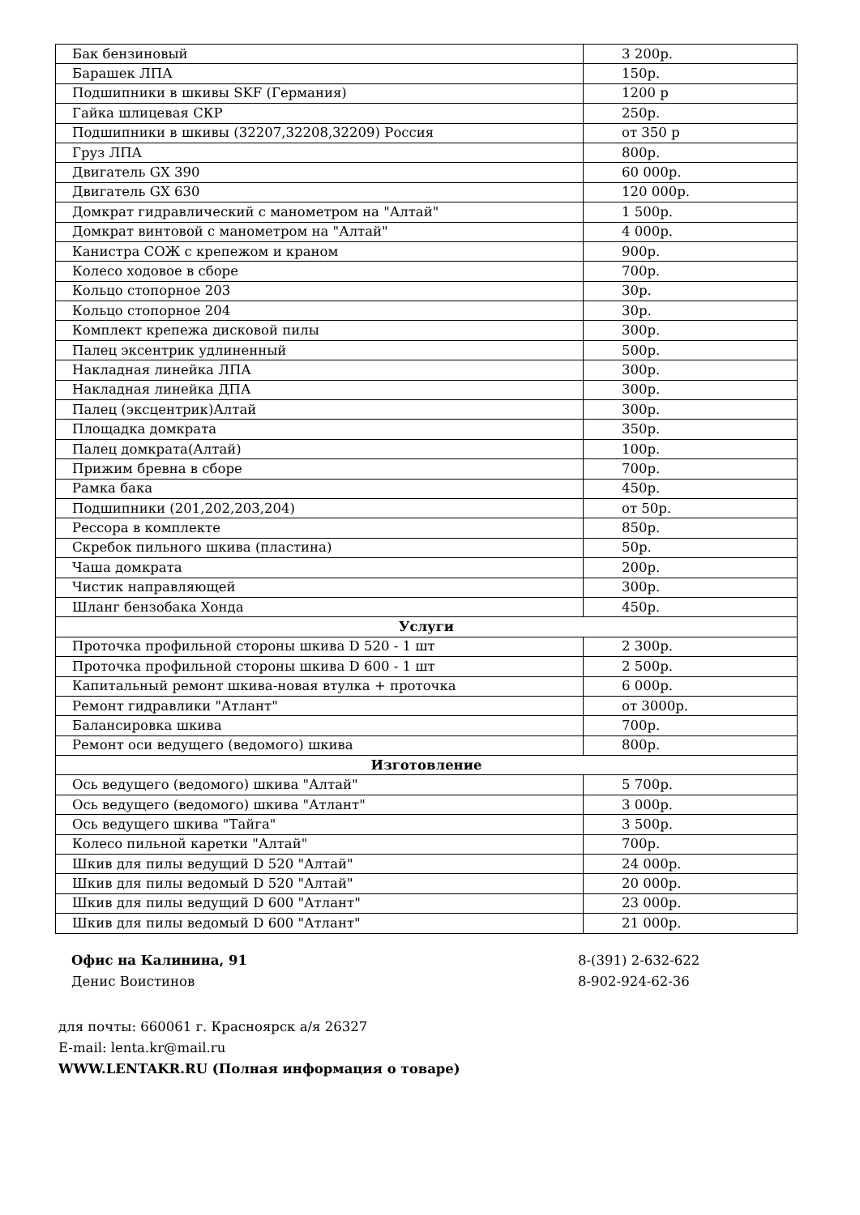| Бак бензиновый | 3 200р. |
| Барашек ЛПА | 150р. |
| Подшипники в шкивы SKF (Германия) | 1200 р |
| Гайка шлицевая СКР | 250р. |
| Подшипники в шкивы (32207,32208,32209) Россия | от 350 р |
| Груз ЛПА | 800р. |
| Двигатель GX 390 | 60 000р. |
| Двигатель GX 630 | 120 000р. |
| Домкрат гидравлический с манометром на "Алтай" | 1 500р. |
| Домкрат винтовой с манометром на "Алтай" | 4 000р. |
| Канистра СОЖ с крепежом и краном | 900р. |
| Колесо ходовое в сборе | 700р. |
| Кольцо стопорное 203 | 30р. |
| Кольцо стопорное 204 | 30р. |
| Комплект крепежа дисковой пилы | 300р. |
| Палец эксентрик удлиненный | 500р. |
| Накладная линейка ЛПА | 300р. |
| Накладная линейка ДПА | 300р. |
| Палец (эксцентрик)Алтай | 300р. |
| Площадка домкрата | 350р. |
| Палец домкрата(Алтай) | 100р. |
| Прижим бревна в сборе | 700р. |
| Рамка бака | 450р. |
| Подшипники (201,202,203,204) | от 50р. |
| Рессора в комплекте | 850р. |
| Скребок пильного шкива (пластина) | 50р. |
| Чаша домкрата | 200р. |
| Чистик направляющей | 300р. |
| Шланг бензобака Хонда | 450р. |
| Услуги | |
| Проточка профильной стороны шкива D 520 - 1 шт | 2 300р. |
| Проточка профильной стороны шкива D 600 - 1 шт | 2 500р. |
| Капитальный ремонт шкива-новая втулка + проточка | 6 000р. |
| Ремонт гидравлики "Атлант" | от 3000р. |
| Балансировка шкива | 700р. |
| Ремонт оси ведущего (ведомого) шкива | 800р. |
| Изготовление | |
| Ось ведущего (ведомого) шкива "Алтай" | 5 700р. |
| Ось ведущего (ведомого) шкива "Атлант" | 3 000р. |
| Ось ведущего шкива "Тайга" | 3 500р. |
| Колесо пильной каретки "Алтай" | 700р. |
| Шкив для пилы ведущий D 520 "Алтай" | 24 000р. |
| Шкив для пилы ведомый D 520 "Алтай" | 20 000р. |
| Шкив для пилы ведущий D 600 "Атлант" | 23 000р. |
| Шкив для пилы ведомый D 600 "Атлант" | 21 000р. |
Офис на Калинина, 91
Денис Воистинов
8-(391) 2-632-622
8-902-924-62-36
для почты: 660061 г. Красноярск а/я 26327
E-mail: lenta.kr@mail.ru
WWW.LENTAKR.RU (Полная информация о товаре)